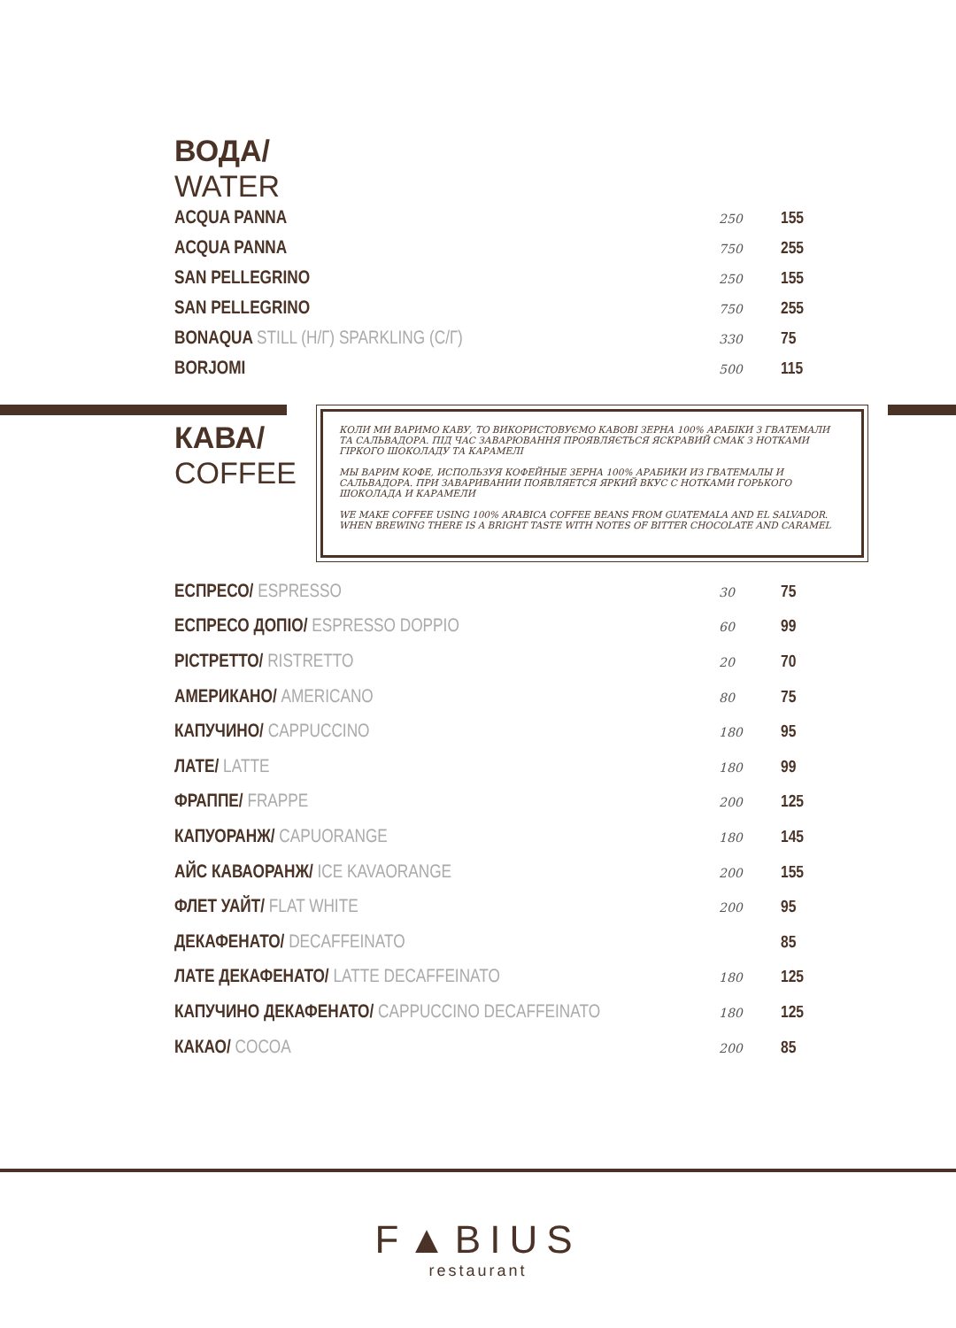ВОДА/
WATER
| ACQUA PANNA | 250 | 155 |
| ACQUA PANNA | 750 | 255 |
| SAN PELLEGRINO | 250 | 155 |
| SAN PELLEGRINO | 750 | 255 |
| BONAQUA STILL (Н/Г) SPARKLING (С/Г) | 330 | 75 |
| BORJOMI | 500 | 115 |
КАВА/
COFFEE
| ЕСПРЕСО/ ESPRESSO | 30 | 75 |
| ЕСПРЕСО ДОПІО/ ESPRESSO DOPPIO | 60 | 99 |
| РІСТРЕТТО/ RISTRETTO | 20 | 70 |
| АМЕРИКАНО/ AMERICANO | 80 | 75 |
| КАПУЧИНО/ CAPPUCCINO | 180 | 95 |
| ЛАТЕ/ LATTE | 180 | 99 |
| ФРАППЕ/ FRAPPE | 200 | 125 |
| КАПУОРАНЖ/ CAPUORANGE | 180 | 145 |
| АЙС КАВАОРАНЖ/ ICE KAVAORANGE | 200 | 155 |
| ФЛЕТ УАЙТ/ FLAT WHITE | 200 | 95 |
| ДЕКАФЕНАТО/ DECAFFEINATO | | 85 |
| ЛАТЕ ДЕКАФЕНАТО/ LATTE DECAFFEINATO | 180 | 125 |
| КАПУЧИНО ДЕКАФЕНАТО/ CAPPUCCINO DECAFFEINATO | 180 | 125 |
| КАКАО/ COCOA | 200 | 85 |
КОЛИ МИ ВАРИМО КАВУ, ТО ВИКОРИСТОВУЄМО КАВОВІ ЗЕРНА 100% АРАБІКИ З ГВАТЕМАЛИ ТА САЛЬВАДОРА. ПІД ЧАС ЗАВАРЮВАННЯ ПРОЯВЛЯЄТЬСЯ ЯСКРАВИЙ СМАК З НОТКАМИ ГІРКОГО ШОКОЛАДУ ТА КАРАМЕЛІ
МЫ ВАРИМ КОФЕ, ИСПОЛЬЗУЯ КОФЕЙНЫЕ ЗЕРНА 100% АРАБИКИ ИЗ ГВАТЕМАЛЫ И САЛЬВАДОРА. ПРИ ЗАВАРИВАНИИ ПОЯВЛЯЕТСЯ ЯРКИЙ ВКУС С НОТКАМИ ГОРЬКОГО ШОКОЛАДА И КАРАМЕЛИ
WE MAKE COFFEE USING 100% ARABICA COFFEE BEANS FROM GUATEMALA AND EL SALVADOR. WHEN BREWING THERE IS A BRIGHT TASTE WITH NOTES OF BITTER CHOCOLATE AND CARAMEL
F▲BIUS
restaurant